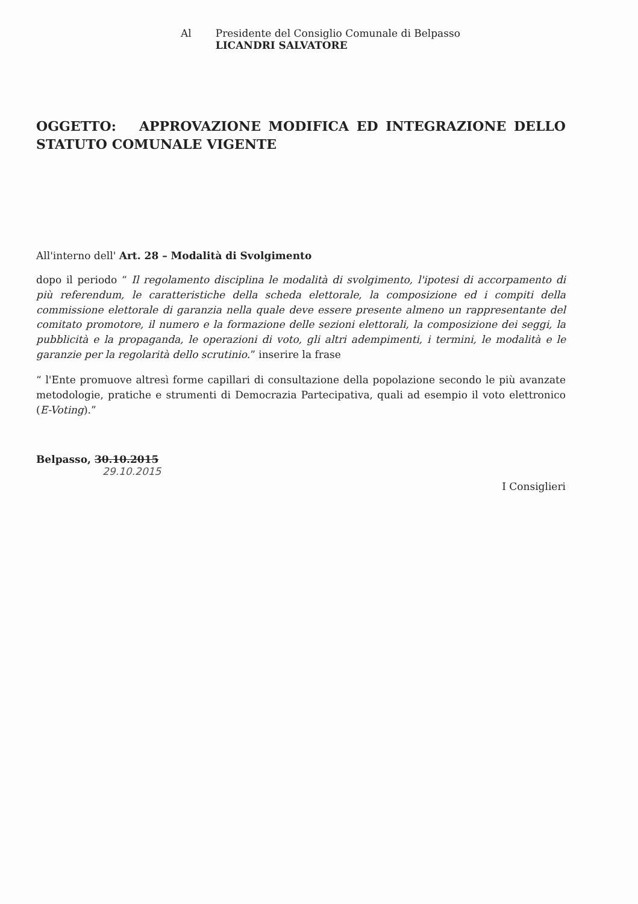Al Presidente del Consiglio Comunale di Belpasso
LICANDRI SALVATORE
OGGETTO: APPROVAZIONE MODIFICA ED INTEGRAZIONE DELLO STATUTO COMUNALE VIGENTE
All'interno dell' Art. 28 – Modalità di Svolgimento
dopo il periodo “ Il regolamento disciplina le modalità di svolgimento, l'ipotesi di accorpamento di più referendum, le caratteristiche della scheda elettorale, la composizione ed i compiti della commissione elettorale di garanzia nella quale deve essere presente almeno un rappresentante del comitato promotore, il numero e la formazione delle sezioni elettorali, la composizione dei seggi, la pubblicità e la propaganda, le operazioni di voto, gli altri adempimenti, i termini, le modalità e le garanzie per la regolarità dello scrutinio.” inserire la frase
“ l'Ente promuove altresì forme capillari di consultazione della popolazione secondo le più avanzate metodologie, pratiche e strumenti di Democrazia Partecipativa, quali ad esempio il voto elettronico (E-Voting).”
Belpasso, 30.10.2015
29.10.2015
I Consiglieri